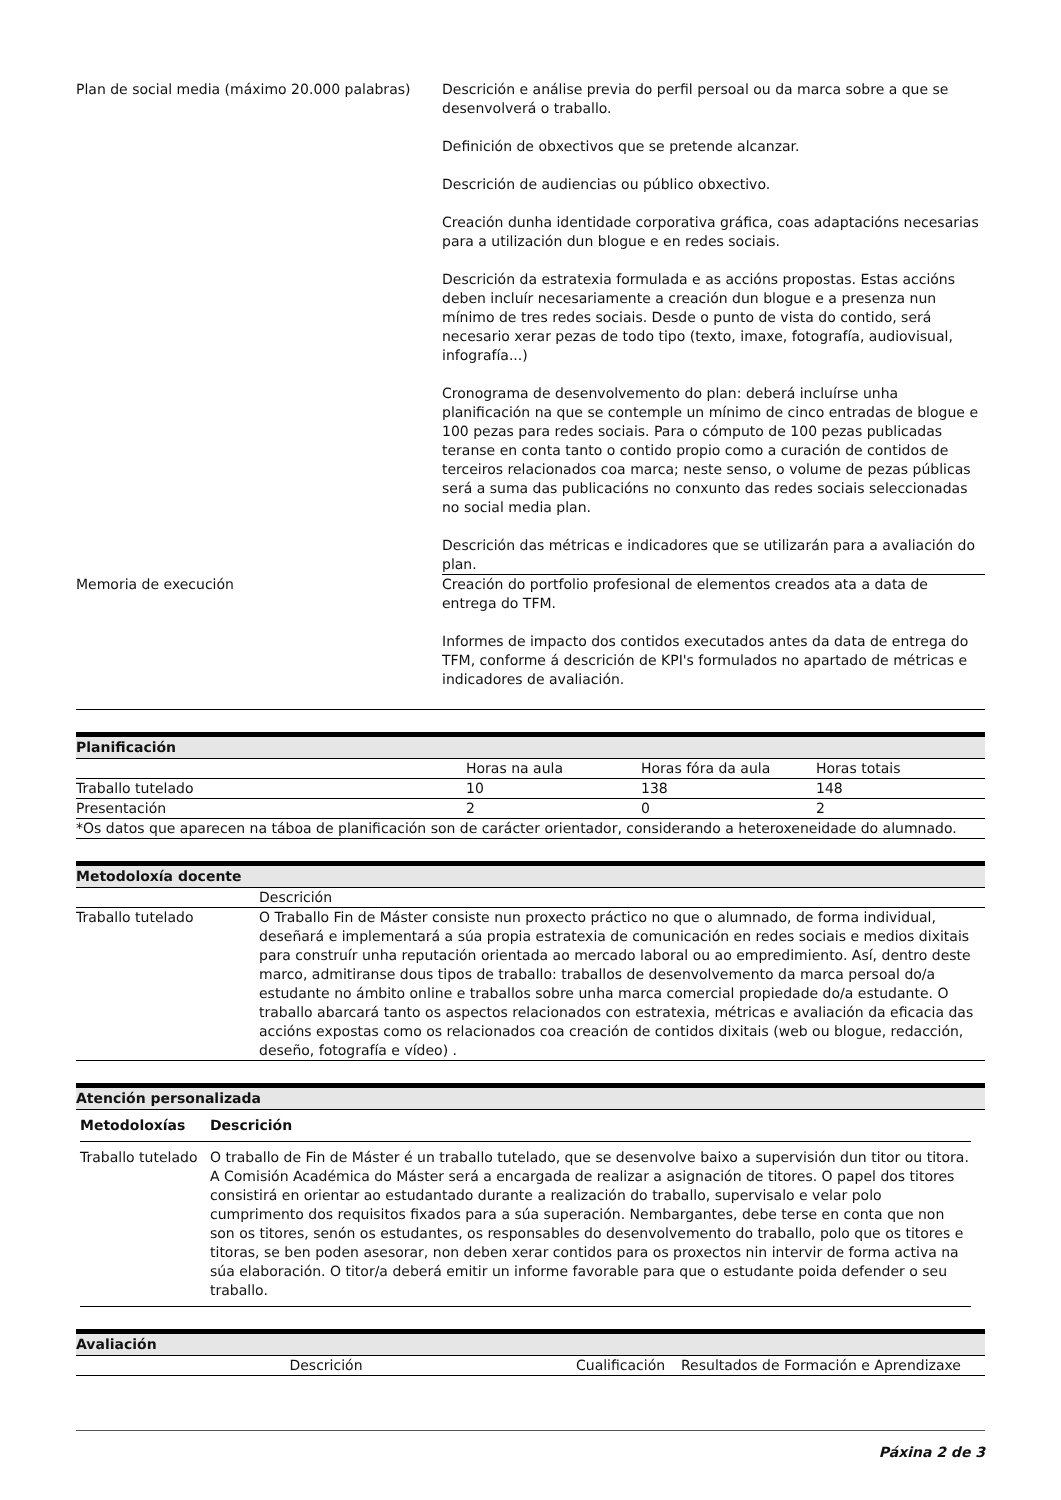| Plan de social media (máximo 20.000 palabras) | Descrición e análise previa do perfil persoal ou da marca sobre a que se desenvolverá o traballo. Definición de obxectivos que se pretende alcanzar. Descrición de audiencias ou público obxectivo. Creación dunha identidade corporativa gráfica, coas adaptacións necesarias para a utilización dun blogue e en redes sociais. Descrición da estratexia formulada e as accións propostas. Estas accións deben incluír necesariamente a creación dun blogue e a presenza nun mínimo de tres redes sociais. Desde o punto de vista do contido, será necesario xerar pezas de todo tipo (texto, imaxe, fotografía, audiovisual, infografía...) Cronograma de desenvolvemento do plan: deberá incluírse unha planificación na que se contemple un mínimo de cinco entradas de blogue e 100 pezas para redes sociais. Para o cómputo de 100 pezas publicadas teranse en conta tanto o contido propio como a curación de contidos de terceiros relacionados coa marca; neste senso, o volume de pezas públicas será a suma das publicacións no conxunto das redes sociais seleccionadas no social media plan. Descrición das métricas e indicadores que se utilizarán para a avaliación do plan. |
| Memoria de execución | Creación do portfolio profesional de elementos creados ata a data de entrega do TFM. Informes de impacto dos contidos executados antes da data de entrega do TFM, conforme á descrición de KPI's formulados no apartado de métricas e indicadores de avaliación. |
Planificación
| | Horas na aula | Horas fóra da aula | Horas totais |
| Traballo tutelado | 10 | 138 | 148 |
| Presentación | 2 | 0 | 2 |
| *Os datos que aparecen na táboa de planificación son de carácter orientador, considerando a heteroxeneidade do alumnado. | | | |
Metodoloxía docente
| | Descrición |
| Traballo tutelado | O Traballo Fin de Máster consiste nun proxecto práctico no que o alumnado, de forma individual, deseñará e implementará a súa propia estratexia de comunicación en redes sociais e medios dixitais para construír unha reputación orientada ao mercado laboral ou ao empredimiento. Así, dentro deste marco, admitiranse dous tipos de traballo: traballos de desenvolvemento da marca persoal do/a estudante no ámbito online e traballos sobre unha marca comercial propiedade do/a estudante. O traballo abarcará tanto os aspectos relacionados con estratexia, métricas e avaliación da eficacia das accións expostas como os relacionados coa creación de contidos dixitais (web ou blogue, redacción, deseño, fotografía e vídeo) . |
Atención personalizada
| Metodoloxías | Descrición |
| --- | --- |
| Traballo tutelado | O traballo de Fin de Máster é un traballo tutelado, que se desenvolve baixo a supervisión dun titor ou titora. A Comisión Académica do Máster será a encargada de realizar a asignación de titores. O papel dos titores consistirá en orientar ao estudantado durante a realización do traballo, supervisalo e velar polo cumprimento dos requisitos fixados para a súa superación. Nembargantes, debe terse en conta que non son os titores, senón os estudantes, os responsables do desenvolvemento do traballo, polo que os titores e titoras, se ben poden asesorar, non deben xerar contidos para os proxectos nin intervir de forma activa na súa elaboración. O titor/a deberá emitir un informe favorable para que o estudante poida defender o seu traballo. |
Avaliación
| Descrición | Cualificación | Resultados de Formación e Aprendizaxe |
Páxina 2 de 3